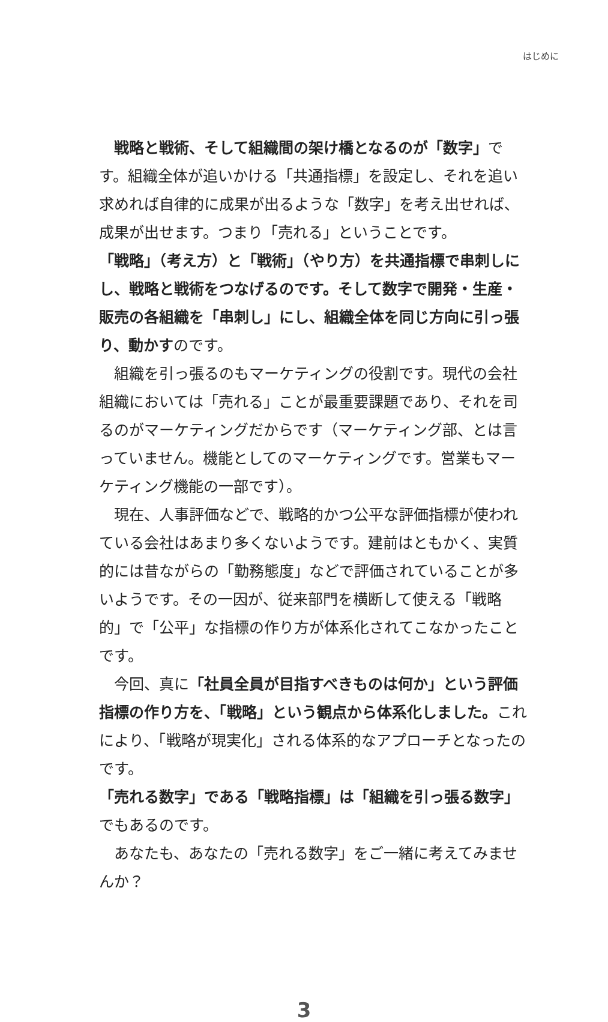はじめに
戦略と戦術、そして組織間の架け橋となるのが「数字」です。組織全体が追いかける「共通指標」を設定し、それを追い求めれば自律的に成果が出るような「数字」を考え出せれば、成果が出せます。つまり「売れる」ということです。
「戦略」（考え方）と「戦術」（やり方）を共通指標で串刺しにし、戦略と戦術をつなげるのです。そして数字で開発・生産・販売の各組織を「串刺し」にし、組織全体を同じ方向に引っ張り、動かすのです。
組織を引っ張るのもマーケティングの役割です。現代の会社組織においては「売れる」ことが最重要課題であり、それを司るのがマーケティングだからです（マーケティング部、とは言っていません。機能としてのマーケティングです。営業もマーケティング機能の一部です）。
現在、人事評価などで、戦略的かつ公平な評価指標が使われている会社はあまり多くないようです。建前はともかく、実質的には昔ながらの「勤務態度」などで評価されていることが多いようです。その一因が、従来部門を横断して使える「戦略的」で「公平」な指標の作り方が体系化されてこなかったことです。
今回、真に「社員全員が目指すべきものは何か」という評価指標の作り方を、「戦略」という観点から体系化しました。これにより、「戦略が現実化」される体系的なアプローチとなったのです。
「売れる数字」である「戦略指標」は「組織を引っ張る数字」でもあるのです。
あなたも、あなたの「売れる数字」をご一緒に考えてみませんか？
3